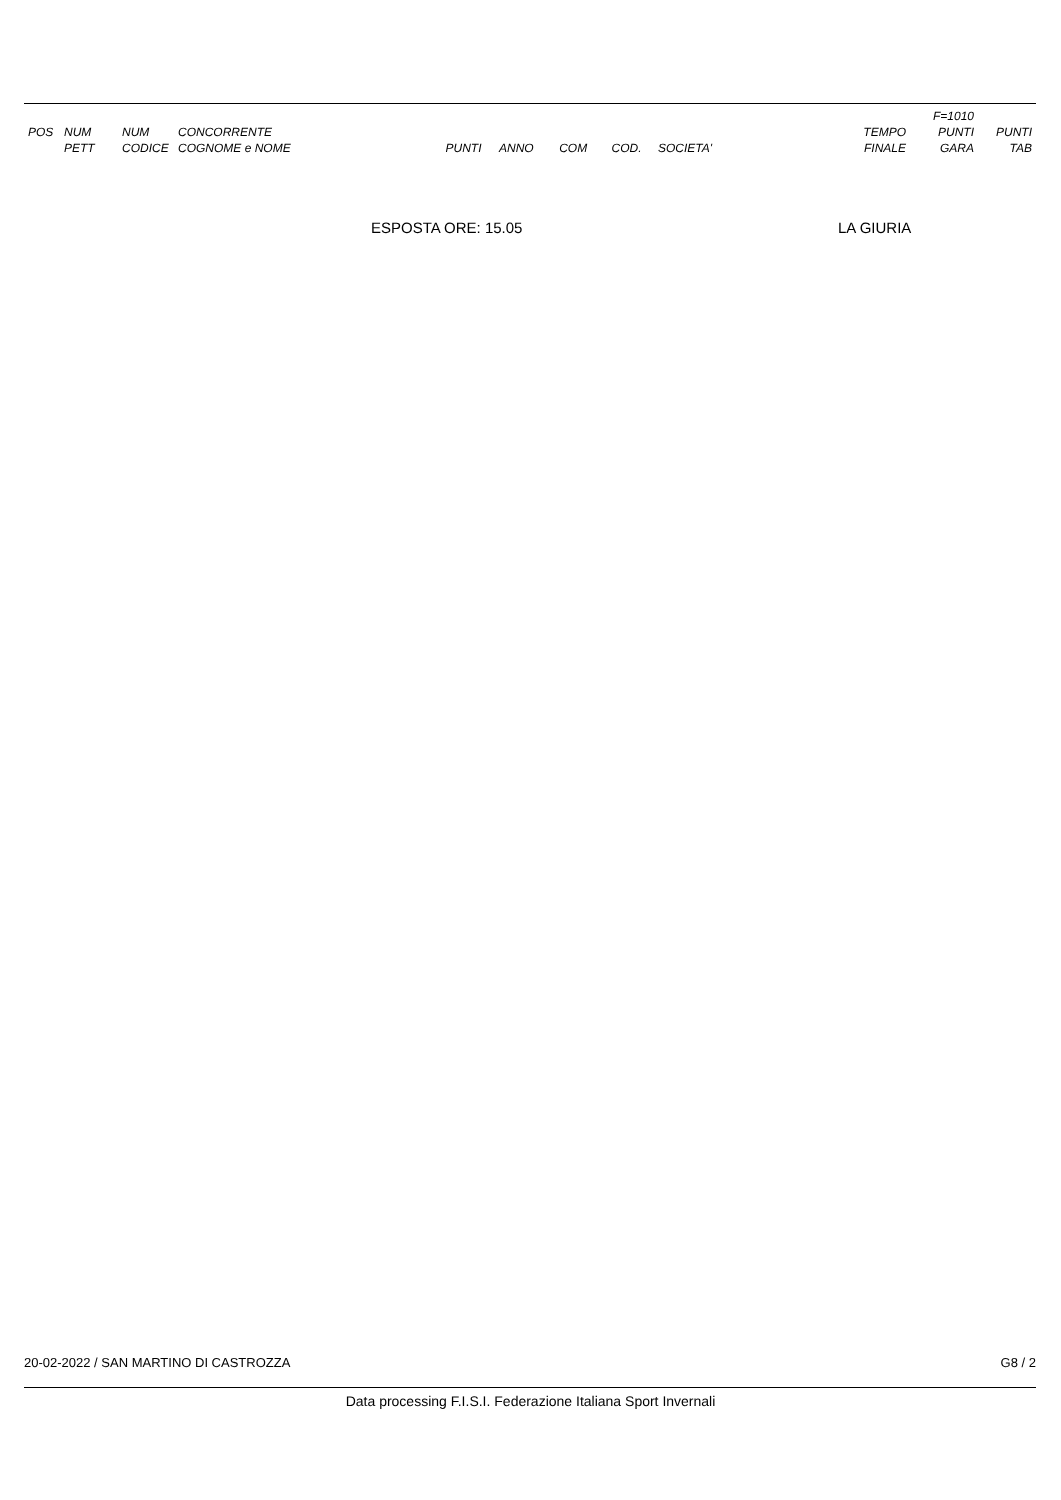| | | | | | | | | | | F=1010 | |
| --- | --- | --- | --- | --- | --- | --- | --- | --- | --- | --- | --- |
| POS | NUM | NUM | CONCORRENTE | | | | | | TEMPO | PUNTI | PUNTI |
| | PETT | CODICE | COGNOME e NOME | PUNTI | ANNO | COM | COD. | SOCIETA' | FINALE | GARA | TAB |
ESPOSTA ORE: 15.05 LA GIURIA
20-02-2022 / SAN MARTINO DI CASTROZZA G8 / 2
Data processing F.I.S.I. Federazione Italiana Sport Invernali